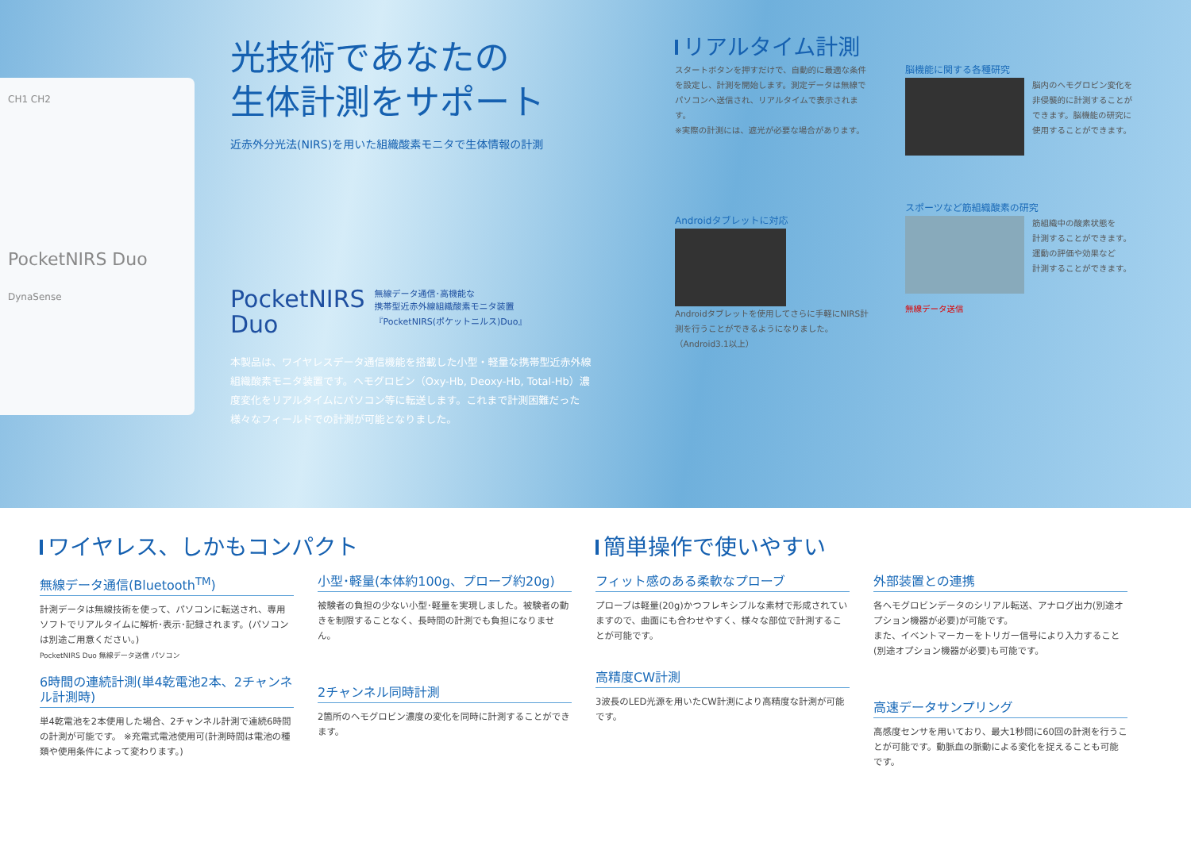CH1 CH2
PocketNIRS Duo
DynaSense
光技術であなたの
生体計測をサポート
近赤外分光法(NIRS)を用いた組織酸素モニタで生体情報の計測
PocketNIRS
Duo
無線データ通信･高機能な
携帯型近赤外線組織酸素モニタ装置
『PocketNIRS(ポケットニルス)Duo』
本製品は、ワイヤレスデータ通信機能を搭載した小型・軽量な携帯型近赤外線組織酸素モニタ装置です。ヘモグロビン（Oxy-Hb, Deoxy-Hb, Total-Hb）濃度変化をリアルタイムにパソコン等に転送します。これまで計測困難だった様々なフィールドでの計測が可能となりました。
リアルタイム計測
スタートボタンを押すだけで、自動的に最適な条件を設定し、計測を開始します。測定データは無線でパソコンへ送信され、リアルタイムで表示されます。
※実際の計測には、遮光が必要な場合があります。
Androidタブレットに対応
Androidタブレットを使用してさらに手軽にNIRS計測を行うことができるようになりました。（Android3.1以上）
脳機能に関する各種研究
脳内のヘモグロビン変化を
非侵襲的に計測することが
できます。脳機能の研究に
使用することができます。
スポーツなど筋組織酸素の研究
筋組織中の酸素状態を
計測することができます。
運動の評価や効果など
計測することができます。
無線データ送信
ワイヤレス、しかもコンパクト
無線データ通信(Bluetooth<sup>TM</sup>)
計測データは無線技術を使って、パソコンに転送され、専用ソフトでリアルタイムに解析･表示･記録されます。(パソコンは別途ご用意ください。)
PocketNIRS Duo 無線データ送信 パソコン
6時間の連続計測(単4乾電池2本、2チャンネル計測時)
単4乾電池を2本使用した場合、2チャンネル計測で連続6時間の計測が可能です。 ※充電式電池使用可(計測時間は電池の種類や使用条件によって変わります。)
小型･軽量(本体約100g、プローブ約20g)
被験者の負担の少ない小型･軽量を実現しました。被験者の動きを制限することなく、長時間の計測でも負担になりません。
2チャンネル同時計測
2箇所のヘモグロビン濃度の変化を同時に計測することができます。
簡単操作で使いやすい
フィット感のある柔軟なプローブ
プローブは軽量(20g)かつフレキシブルな素材で形成されていますので、曲面にも合わせやすく、様々な部位で計測することが可能です。
高精度CW計測
3波長のLED光源を用いたCW計測により高精度な計測が可能です。
外部装置との連携
各ヘモグロビンデータのシリアル転送、アナログ出力(別途オプション機器が必要)が可能です。
また、イベントマーカーをトリガー信号により入力すること(別途オプション機器が必要)も可能です。
高速データサンプリング
高感度センサを用いており、最大1秒間に60回の計測を行うことが可能です。動脈血の脈動による変化を捉えることも可能です。